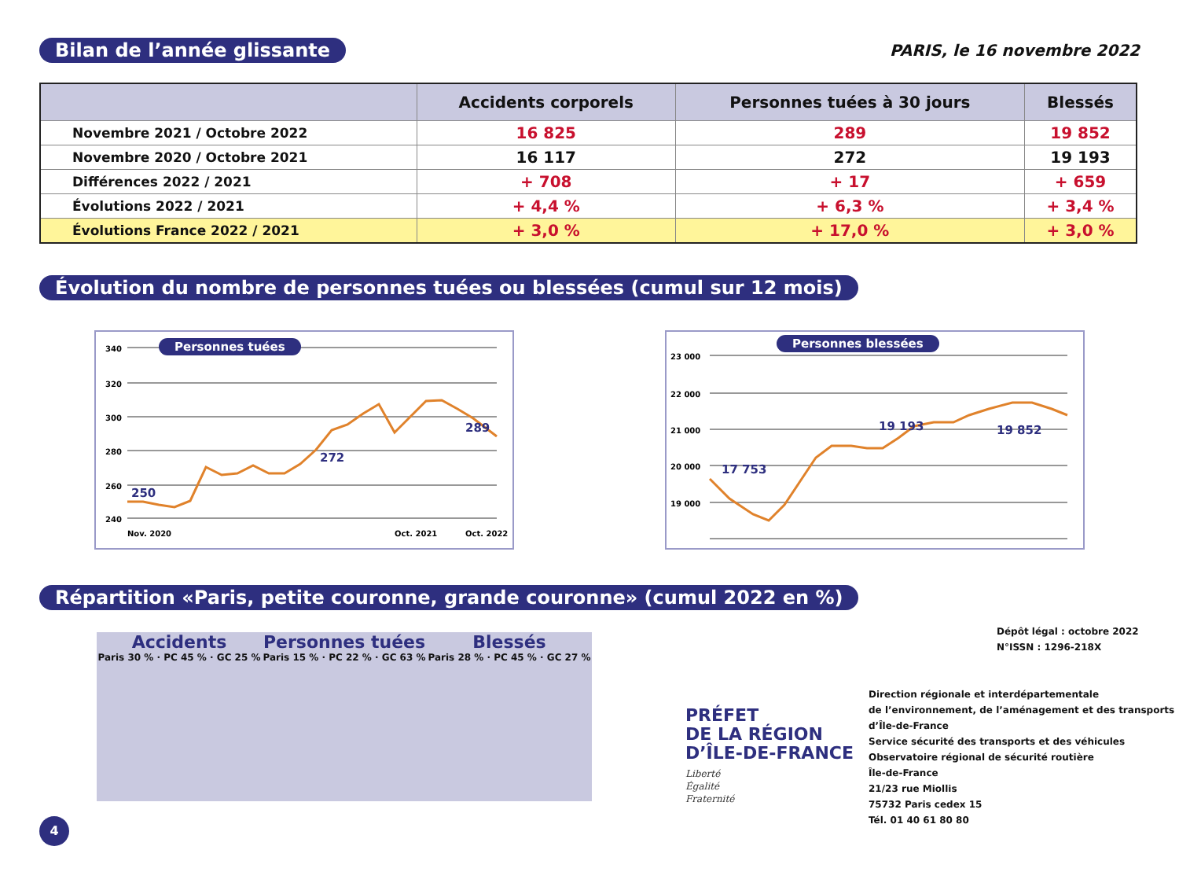Bilan de l’année glissante PARIS, le 16 novembre 2022
| | Accidents corporels | Personnes tuées à 30 jours | Blessés |
| --- | --- | --- | --- |
| Novembre 2021 / Octobre 2022 | 16 825 | 289 | 19 852 |
| Novembre 2020 / Octobre 2021 | 16 117 | 272 | 19 193 |
| Différences 2022 / 2021 | + 708 | + 17 | + 659 |
| Évolutions 2022 / 2021 | + 4,4 % | + 6,3 % | + 3,4 % |
| Évolutions France 2022 / 2021 | + 3,0 % | + 17,0 % | + 3,0 % |
Évolution du nombre de personnes tuées ou blessées (cumul sur 12 mois)
Personnes tuées
340
320
300
280
260
240
Nov. 2020
Oct. 2021
Oct. 2022
250
272
289
Personnes blessées
23 000
22 000
21 000
20 000
19 000
17 753
19 193
19 852
Répartition «Paris, petite couronne, grande couronne» (cumul 2022 en %)
Accidents
Paris 30 % · PC 45 % · GC 25 %
Personnes tuées
Paris 15 % · PC 22 % · GC 63 %
Blessés
Paris 28 % · PC 45 % · GC 27 %
Dépôt légal : octobre 2022
N°ISSN : 1296-218X
PRÉFET
DE LA RÉGION
D’ÎLE-DE-FRANCE
Liberté
Égalité
Fraternité
Direction régionale et interdépartementale
de l’environnement, de l’aménagement et des transports
d’Île-de-France
Service sécurité des transports et des véhicules
Observatoire régional de sécurité routière
Île-de-France
21/23 rue Miollis
75732 Paris cedex 15
Tél. 01 40 61 80 80
4